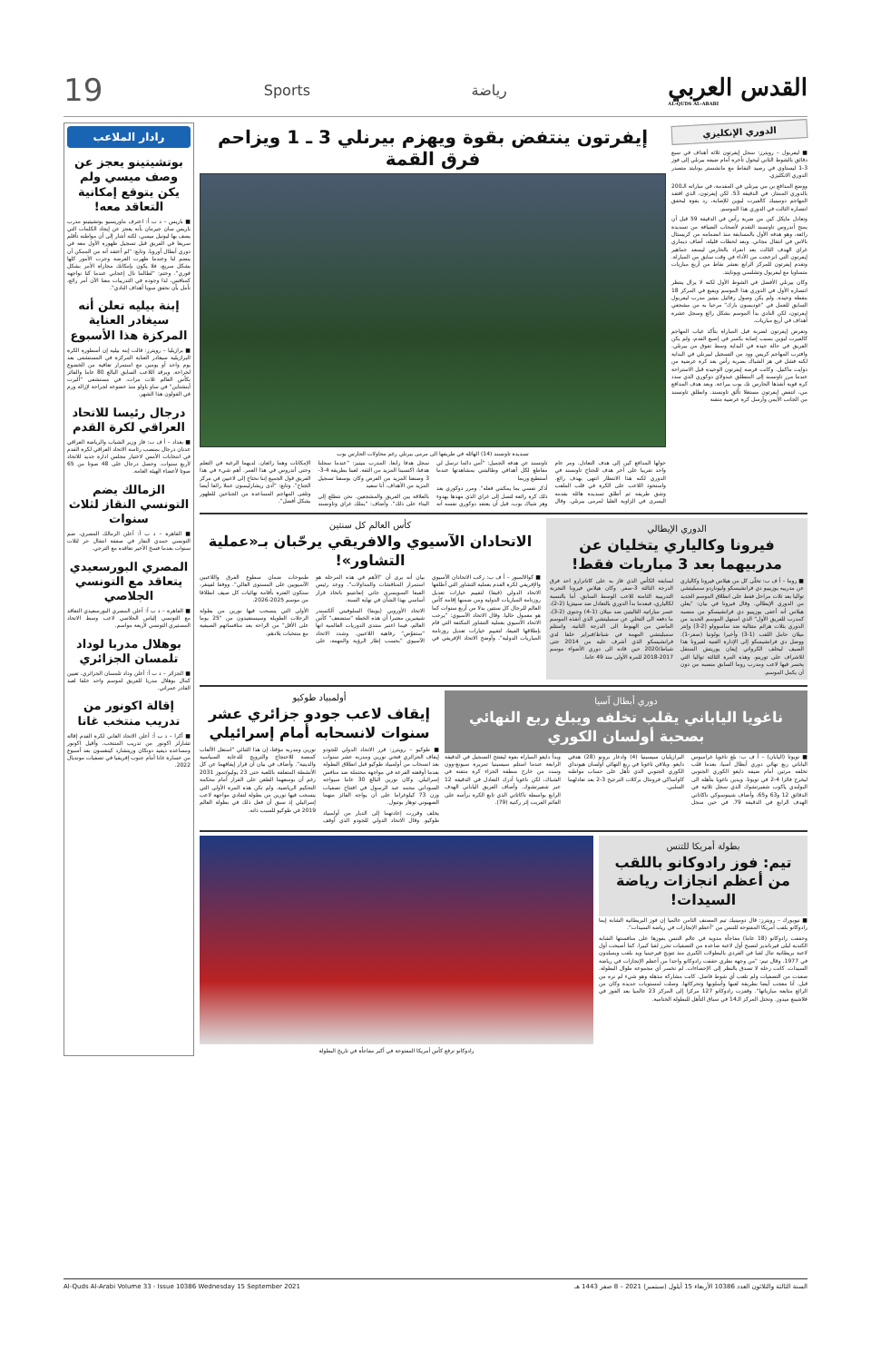القدس العربي
AL-QUDS AL-ARABI
رياضة Sports
19
الدوري الإنكليزي
■ ليفربول – رويترز: سجل إيفرتون ثلاثة أهداف في سبع دقائق بالشوط الثاني ليحول تأخره أمام ضيفه بيرنلي إلى فوز 3-1 ليستاوي في رصيد النقاط مع مانشستر يونايتد متصدر الدوري الانكليزي.
ووضع المدافع بن مي بيرنلي في المقدمة، في مباراته الـ200 بالدوري الممتاز، في الدقيقة 53. لكن إيفرتون، الذي افتقد المهاجم دومينيك كالفيرت ليوين للإصابة، رد بقوة ليحقق انتصاره الثالث في الدوري هذا الموسم.
وتعادل مايكل كين من ضربة رأس في الدقيقة 59 قبل أن يمنح أندروس تاونسند التقدم لأصحاب الضيافة من تسديدة رائعة، وهو هدفه الأول بالمسابقة منذ انضمامه من كريستال بالاس في انتقال مجاني. وبعد لحظات قليلة، أضاف ديماري غراي الهدف الثالث بعد انفراد بالحارس ليسعد جماهير إيفرتون التي انزعجت من الأداء في وقت سابق من المباراة. وتقدم إيفرتون للمركز الرابع بعشر نقاط من أربع مباريات متساويا مع ليفربول وتشلسي ويونايتد.
وكان بيرنلي الأفضل في الشوط الأول لكنه لا يزال ينتظر انتصاره الأول في الدوري هذا الموسم ويقبع في المركز 18 بنقطة وحيدة. ولم يكن وصول رفائيل بنيتيز مدرب ليفربول السابق للعمل في "غوديسون بارك" مرحبا به من مشجعي إيفرتون، لكن النادي بدأ الموسم بشكل رائع وسجل عشرة أهداف في أربع مباريات.
وتعرض إيفرتون لضربة قبل المباراة بتأكد غياب المهاجم كالفيرت ليوين بسبب إصابة بكسر في إصبع القدم، ولم يكن الفريق في حالة جيدة في البداية وسط تفوق من بيرنلي. وافترب المهاجم كريس وود من التسجيل لبيرنلي في البداية لكنه فشل في هز الشباك بضربة رأس بعد كرة عرضية من دوايت ماكنيل. وكانت فرصة إيفرتون الوحيدة قبل الاستراحة عندما مرر تاونسند إلى المنطلق عبدولاي دوكوري الذي سدد كرة قوية أنقذها الحارس نك بوب ببراعة. وبعد هدف المدافع مي، انتفض إيفرتون مستغلا تألق تاونسند. وانطلق تاونسند من الجانب الأيمن وأرسل كرة عرضية متقنة
إيفرتون ينتفض بقوة ويهزم بيرنلي 3 ـ 1 ويزاحم فرق القمة
تسديدة تاونسند (14) الهائلة في طريقها الى مرمى بيرنلي رغم محاولات الحارس بوب
حولها المدافع كين إلى هدف التعادل. ومر عام واحد تقريبا على آخر هدف للجناح تاونسند في الدوري لكنه هذا الانتظار انتهى بهدف رائع. واستحوذ اللاعب على الكرة في قلب الملعب وشق طريقه ثم أطلق تسديدة هائلة بقدمه اليسرى في الزاوية العليا لمرمى بيرنلي. وقال تاونسند عن هدفه الجميل: "أمي دائما ترسل لي مقاطع لكل أهدافي وطالبتني بمشاهدتها عندما أستطيع وربما
أذكر نفسي بما يمكنني فعله". ومرر دوكوري بعد ذلك كرة رائعة لتصل إلى غراي الذي مهدها بهدوء وهز شباك بوب، قبل أن يعتقد دوكوري نفسه أنه سجل هدفا رابعا. المدرب بنيتيز: "عندما سجلنا هدفنا، اكتسبنا المزيد من الثقة. لعبنا بطريقة 4-3-3 وصنعنا المزيد من الفرص وكان بوسعنا تسجيل المزيد من الأهداف. أنا سعيد
بالعلاقة بين الفريق والمشجعين. نحن نتطلع إلى البناء على ذلك". وأضاف: "يملك غراي وتاونسند الإمكانات وهما رائعان. لديهما الرغبة في التعلم وحتى أندروس في هذا العمر. أهم شيء في هذا الفريق قول الجميع إننا نحتاج إلى لاعبين في مركز الجناح". وتابع: "أدى ريشارليسون عملا رائعا أيضا وتلقى المهاجم المساعدة من الجناحين للظهور بشكل أفضل".
الدوري الإيطالي
فيرونا وكالياري يتخليان عن مدربيهما بعد 3 مباريات فقط!
■ روما – أ ف ب: تخلّى كل من هيلاس فيرونا وكالياري عن مدربيه يوزيبيو دي فرانشيسكو وليوناردو سمبليتشي تواليا بعد ثلاث مراحل فقط على انطلاق الموسم الجديد من الدوري الإيطالي. وقال فيرونا في بيان: "يعلن هيلاس أنه أعفى يوزيبيو دي فرانشيسكو من منصبه كمدرب للفريق الأول" الذي استهل الموسم الجديد من الدوري بثلاث هزائم متتالية ضد ساسوولو (2-3) وإنتر ميلان حامل اللقب (1-3) وأخيرا بولونيا (صفر-1). ووصل دي فرانشيسكو إلى الإدارة الفنية لفيرونا هذا الصيف ليخلف الكرواتي إيفان يوريتش المنتقل للاشراف على تورينو. وهذه المرة الثالثة تواليا التي يخسر فيها لاعب ومدرب روما السابق منصبه من دون أن يكمل الموسم.
لسابقة الكأس الذي فاز به على كاتانزارو احد فرق الدرجة الثالثة 3-صفر. وكان هيلاس فيرونا التجربة التدريبية الثامنة للاعب الوسط السابق. أما بالنسبة لكالياري، فبعدما بدأ الدوري بالتعادل ضد سبيتزيا (2-2)، خسر مباراتيه التاليتين ضد ميلان (1-4) وجنوى (2-3)، ما دفعه الى التخلي عن سمبليتشي الذي أنقذه الموسم الماضي من الهبوط الى الدرجة الثانية. واستلم سمبليتشي المهمة في شباط/فبراير خلفا لدي فرانشيسكو الذي أشرف عليه من 2014 حتى شباط/2020 حين قاده الى دوري الأضواء موسم 2017-2018 للمرة الأولى منذ 49 عاما.
كأس العالم كل سنتين
الاتحادان الآسيوي والافريقي يرحّبان بـ«عملية التشاور»!
■ كوالالمبور – أ ف ب: رحّب الاتحادان الآسيوي والإفريقي لكرة القدم بعملية التشاور التي أطلقها الاتحاد الدولي (فيفا) لتقييم خيارات تعديل روزنامة المباريات الدولية ومن ضمنها إقامة كأس العالم للرجال كل سنتين بدلا من أربع سنوات كما هو معمول حاليا. وقال الاتحاد الآسيوي: "يرحب الاتحاد الآسيوي بعملية التشاور المكثفة التي قام بإطلاقها الفيفا، لتقييم خيارات تعديل روزنامة المباريات الدولية". وأوضح الاتحاد الإفريقي في بيان أنه يرى أن "الأهم في هذه المرحلة هو استمرار المناقشات والمداولات". ووعد رئيس الفيفا السويسري جاني إنفانتينو باتخاذ قرار أساسي بهذا الشأن في نهاية السنة.
الاتحاد الأوروبي (يويفا) السلوفيني ألكسندر شيفيرين معتبرا أن هذه الخطة "ستضعف" كأس العالم، فيما اعتبر منتدى الدوريات العالمية انها "ستقوّض" رفاهية اللاعبين. وشدد الاتحاد الآسيوي "بحسب إطار الرؤية والمهمة، على طموحات ضمان سطوع الفرق واللاعبين الآسيويين على المستوى العالي". ووفقا لفينغر، ستكون الفترة بأقامة نهائيات كل صيف انطلاقا من موسم 2025-2026.
الأولى التي ينسحب فيها نورين من بطولة الرحلات الطويلة وسيستفيدون من "25 يوما على الأقل" من الراحة بعد منافساتهم الصيفية مع منتخبات بلادهم.
دوري أبطال آسيا
ناغويا الياباني يقلب تخلفه ويبلغ ربع النهائي بصحبة أولسان الكوري
■ تويوتا (اليابان) – أ ف ب: بلغ ناغويا غرامبوس الياباني ربع نهائي دوري أبطال آسيا، بعدما قلب تخلفه مرتين أمام ضيفه دايغو الكوري الجنوبي ليخرج فائزا 4-2 في تويوتا. ويدين ناغويا بتأهله الى البولندي ياكوب شفيرتشوك الذي سجل ثلاثية في الدقائق 12 و63 و65، وأضاف شينوسوكي ناكاتاني الهدف الرابع في الدقيقة 79. في حين سجل البرازيليان سيسينيا (4) وادغار برونو (28) هدفي دايغو. ويلاقي ناغويا في ربع النهائي أولسان هيونداي الكوري الجنوبي الذي تأهل على حساب مواطنه كاواساكي فرونتال بركلات الترجيح 3-2 بعد تعادلهما السلبي.
وبدأ دايغو المباراة بقوة ليفتتح التسجيل في الدقيقة الرابعة عندما استلم سيسينيا تمريرة سيونغ-وون وسدد من خارج منطقة الجزاء كرة متقنة في الشباك، لكن ناغويا أدرك التعادل في الدقيقة 12 عبر شفيرتشوك. وأصاف الفريق الياباني الهدف الرابع بواسطة ناكاتاني الذي تابع الكرة برأسه على القائم القريب إثر ركنية (79).
أولمبياد طوكيو
إيقاف لاعب جودو جزائري عشر سنوات لانسحابه أمام إسرائيلي
■ طوكيو – رويترز: قرر الاتحاد الدولي للجودو إيقاف الجزائري فتحي نورين ومدربه عشر سنوات بعد انسحاب من أولمبياد طوكيو قبل انطلاق البطولة بعدما أوقعته القرعة في مواجهة محتملة ضد منافس إسرائيلي. وكان نورين البالغ 30 عاما سيواجه السوداني محمد عبد الرسول في افتتاح تصفيات وزن 73 كيلوغراما على أن يواجه الفائز منهما الصهيوني توهار بوتبول.
يخلف وقررت إعادتهما إلى الديار من أولمبياد طوكيو. وقال الاتحاد الدولي للجودو الذي أوقف نورين ومدربه مؤقتا، إن هذا الثنائي "استغل الألعاب كمنصة للاحتجاج والترويج للدعاية السياسية والدينية". وأضاف في بيان أن قرار إيقافهما عن كل الأنشطة المتعلقة باللعبة حتى 23 يوليو/تموز 2031 رغم أن بوسعهما الطعن على القرار أمام محكمة التحكيم الرياضية. ولم تكن هذه المرة الأولى التي ينسحب فيها نورين من بطولة لتفادي مواجهة لاعب إسرائيلي إذ سبق أن فعل ذلك في بطولة العالم 2019 في طوكيو للسبب ذاته.
بطولة أمريكا للتنس
تيم: فوز رادوكانو باللقب من أعظم انجازات رياضة السيدات!
■ نيويورك – رويترز: قال دومينيك تيم المصنف الثامن عالميا إن فوز البريطانية الشابة إيما رادوكانو بلقب أمريكا المفتوحة للتنس من "أعظم الإنجازات في رياضة السيدات".
وحققت رادوكانو (18 عاما) مفاجأة مدوية في عالم التنس بفوزها على منافستها الشابة الكندية ليلى فيرنانديز لتصبح أول لاعبة صاعدة من التصفيات تحرز لقبا كبيرا. كما أصبحت أول لاعبة بريطانية تنال لقبا في الفردي بالبطولات الكبرى منذ تتويج فيرجينيا ويد بلقب ويمبلدون في 1977. وقال تيم: "من وجهة نظري حققت رادوكانو واحدا من أعظم الإنجازات في رياضة السيدات. كانت رحلة لا تصدق بالنظر إلى الإحصاءات. لم تخسر أي مجموعة طوال البطولة. صعدت من التصفيات ولم تلعب أي شوط فاصل. كانت مشاركة مذهلة وهو شيء لم نره من قبل. أنا معجب أيضا بطريقة لعبها وأسلوبها وتحركاتها. وصلت لمستويات جديدة وكان من الرائع متابعة مبارياتها". وقفزت رادوكانو 127 مركزا إلى المركز 23 عالميا بعد الفوز في فلاشينغ ميدوز. وتحتل المركز الـ14 في سباق التأهل للبطولة الختامية.
رادوكانو ترفع كأس أمريكا المفتوحة في أكبر مفاجأة في تاريخ البطولة
رادار الملاعب
بوتشيتينو يعجز عن وصف ميسي ولم يكن يتوقع إمكانية التعاقد معه!
■ باريس – د ب أ: اعترف ماوريسيو بوتشيتينو مدرب باريس سان جيرمان بأنه يعجز عن إيجاد الكلمات التي يصف بها ليونيل ميسي، لكنه أشار إلى أن مواطنه تأقلم سريعا في الفريق قبل تسجيل ظهوره الأول معه في دوري أبطال أوروبا. وتابع: "لم أعتقد أنه من الممكن أن ينضم لنا وعندما ظهرت الفرصة وجرت الأمور كلها بشكل سريع، فلا يكون بإمكانك مجاراة الأمر بشكل فوري". وختم: "لطالما نال إعجابي عندما كنا نواجهه كمنافس، لذا وجوده في التدريبات معنا الآن أمر رائع، نأمل بأن نحقق سويا أهداف النادي".
إبنة بيليه تعلن أنه سيغادر العناية المركزة هذا الأسبوع
■ برازيليا – رويترز: قالت إبنة بيليه إن أسطورة الكرة البرازيلية سيغادر العناية المركزة في المستشفى بعد يوم واحد أو يومين مع استمرار تعافيه من الخضوع لجراحة. ويرقد اللاعب السابق البالغ 80 عاما والفائز بكأس العالم ثلاث مرات، في مستشفى "ألبرت أينشتاين" في ساو باولو منذ خضوعه لجراحة لإزالة ورم في القولون هذا الشهر.
درجال رئيسا للاتحاد العراقي لكرة القدم
■ بغداد – أ ف ب: فاز وزير الشباب والرياضة العراقي عدنان درجال بمنصب رئاسة الاتحاد العراقي لكرة القدم في انتخابات الأمس لاختيار مجلس ادارة جديد للاتحاد لأربع سنوات. وحصل درجال على 48 صوتا من 65 صوتا لأعضاء الهيئة العامة.
الزمالك يضم التونسي النقاز لثلاث سنوات
■ القاهرة – د ب أ: أعلن الزمالك المصري، ضم التونسي حمدي النقاز في صفقة انتقال حر لثلاث سنوات بعدما فسخ الأخير تعاقده مع الترجي.
المصري البورسعيدي يتعاقد مع التونسي الجلاصي
■ القاهرة – د ب أ: أعلن المصري البورسعيدي التعاقد مع التونسي إلياس الجلاصي لاعب وسط الاتحاد المستيري التونسي لأربعة مواسم.
بوهلال مدربا لوداد تلمسان الجزائري
■ الجزائر – د ب أ: أعلن وداد تلمسان الجزائري، تعيين كمال بوهلال مدربا للفريق لموسم واحد خلفا لعبد القادر عمراني.
إقالة اكونور من تدريب منتخب غانا
■ أكرا – د ب أ: أعلن الاتحاد الغاني لكرة القدم إقالة تشارلز اكونور من تدريب المنتخب، وأقيل اكونور ومساعده ديفيد دونكان وريتشارد كينغسون بعد أسبوع من خسارة غانا أمام جنوب إفريقيا في تصفيات مونديال 2022.
السنة الثالثة والثلاثون العدد 10386 الأربعاء 15 أيلول (سبتمبر) 2021 – 8 صفر 1443 هـ Al-Quds Al-Arabi Volume 33 - Issue 10386 Wednesday 15 September 2021